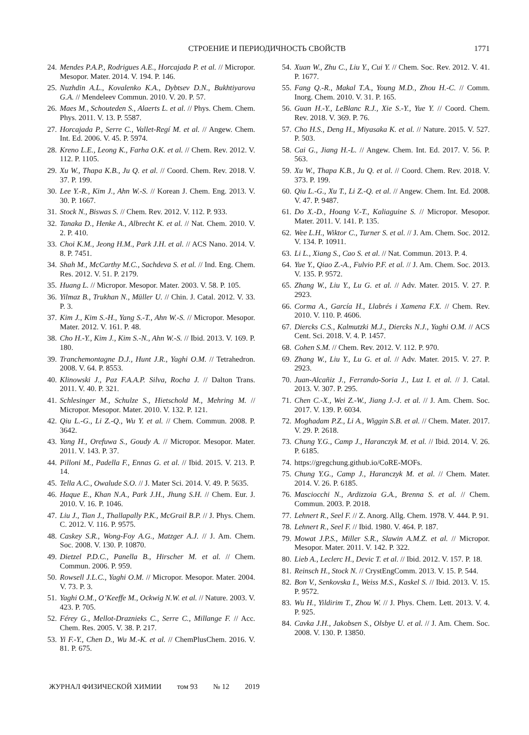СТРОЕНИЕ И ПЕРИОДИЧНОСТЬ СВОЙСТВ
1771
24. Mendes P.A.P., Rodrigues A.E., Horcajada P. et al. // Micropor. Mesopor. Mater. 2014. V. 194. P. 146.
25. Nuzhdin A.L., Kovalenko K.A., Dybtsev D.N., Bukhtiyarova G.A. // Mendeleev Commun. 2010. V. 20. P. 57.
26. Maes M., Schouteden S., Alaerts L. et al. // Phys. Chem. Chem. Phys. 2011. V. 13. P. 5587.
27. Horcajada P., Serre C., Vallet-Regí M. et al. // Angew. Chem. Int. Ed. 2006. V. 45. P. 5974.
28. Kreno L.E., Leong K., Farha O.K. et al. // Chem. Rev. 2012. V. 112. P. 1105.
29. Xu W., Thapa K.B., Ju Q. et al. // Coord. Chem. Rev. 2018. V. 37. P. 199.
30. Lee Y.-R., Kim J., Ahn W.-S. // Korean J. Chem. Eng. 2013. V. 30. P. 1667.
31. Stock N., Biswas S. // Chem. Rev. 2012. V. 112. P. 933.
32. Tanaka D., Henke A., Albrecht K. et al. // Nat. Chem. 2010. V. 2. P. 410.
33. Choi K.M., Jeong H.M., Park J.H. et al. // ACS Nano. 2014. V. 8. P. 7451.
34. Shah M., McCarthy M.C., Sachdeva S. et al. // Ind. Eng. Chem. Res. 2012. V. 51. P. 2179.
35. Huang L. // Micropor. Mesopor. Mater. 2003. V. 58. P. 105.
36. Yilmaz B., Trukhan N., Müller U. // Chin. J. Catal. 2012. V. 33. P. 3.
37. Kim J., Kim S.-H., Yang S.-T., Ahn W.-S. // Micropor. Mesopor. Mater. 2012. V. 161. P. 48.
38. Cho H.-Y., Kim J., Kim S.-N., Ahn W.-S. // Ibid. 2013. V. 169. P. 180.
39. Tranchemontagne D.J., Hunt J.R., Yaghi O.M. // Tetrahedron. 2008. V. 64. P. 8553.
40. Klinowski J., Paz F.A.A.P. Silva, Rocha J. // Dalton Trans. 2011. V. 40. P. 321.
41. Schlesinger M., Schulze S., Hietschold M., Mehring M. // Micropor. Mesopor. Mater. 2010. V. 132. P. 121.
42. Qiu L.-G., Li Z.-Q., Wu Y. et al. // Chem. Commun. 2008. P. 3642.
43. Yang H., Orefuwa S., Goudy A. // Micropor. Mesopor. Mater. 2011. V. 143. P. 37.
44. Pilloni M., Padella F., Ennas G. et al. // Ibid. 2015. V. 213. P. 14.
45. Tella A.C., Owalude S.O. // J. Mater Sci. 2014. V. 49. P. 5635.
46. Haque E., Khan N.A., Park J.H., Jhung S.H. // Chem. Eur. J. 2010. V. 16. P. 1046.
47. Liu J., Tian J., Thallapally P.K., McGrail B.P. // J. Phys. Chem. C. 2012. V. 116. P. 9575.
48. Caskey S.R., Wong-Foy A.G., Matzger A.J. // J. Am. Chem. Soc. 2008. V. 130. P. 10870.
49. Dietzel P.D.C., Panella B., Hirscher M. et al. // Chem. Commun. 2006. P. 959.
50. Rowsell J.L.C., Yaghi O.M. // Micropor. Mesopor. Mater. 2004. V. 73. P. 3.
51. Yaghi O.M., O’Keeffe M., Ockwig N.W. et al. // Nature. 2003. V. 423. P. 705.
52. Férey G., Mellot-Draznieks C., Serre C., Millange F. // Acc. Chem. Res. 2005. V. 38. P. 217.
53. Yi F.-Y., Chen D., Wu M.-K. et al. // ChemPlusChem. 2016. V. 81. P. 675.
54. Xuan W., Zhu C., Liu Y., Cui Y. // Chem. Soc. Rev. 2012. V. 41. P. 1677.
55. Fang Q.-R., Makal T.A., Young M.D., Zhou H.-C. // Comm. Inorg. Chem. 2010. V. 31. P. 165.
56. Guan H.-Y., LeBlanc R.J., Xie S.-Y., Yue Y. // Coord. Chem. Rev. 2018. V. 369. P. 76.
57. Cho H.S., Deng H., Miyasaka K. et al. // Nature. 2015. V. 527. P. 503.
58. Cai G., Jiang H.-L. // Angew. Chem. Int. Ed. 2017. V. 56. P. 563.
59. Xu W., Thapa K.B., Ju Q. et al. // Coord. Chem. Rev. 2018. V. 373. P. 199.
60. Qiu L.-G., Xu T., Li Z.-Q. et al. // Angew. Chem. Int. Ed. 2008. V. 47. P. 9487.
61. Do X.-D., Hoang V.-T., Kaliaguine S. // Micropor. Mesopor. Mater. 2011. V. 141. P. 135.
62. Wee L.H., Wiktor C., Turner S. et al. // J. Am. Chem. Soc. 2012. V. 134. P. 10911.
63. Li L., Xiang S., Cao S. et al. // Nat. Commun. 2013. P. 4.
64. Yue Y., Qiao Z.-A., Fulvio P.F. et al. // J. Am. Chem. Soc. 2013. V. 135. P. 9572.
65. Zhang W., Liu Y., Lu G. et al. // Adv. Mater. 2015. V. 27. P. 2923.
66. Corma A., García H., Llabrés i Xamena F.X. // Chem. Rev. 2010. V. 110. P. 4606.
67. Diercks C.S., Kalmutzki M.J., Diercks N.J., Yaghi O.M. // ACS Cent. Sci. 2018. V. 4. P. 1457.
68. Cohen S.M. // Chem. Rev. 2012. V. 112. P. 970.
69. Zhang W., Liu Y., Lu G. et al. // Adv. Mater. 2015. V. 27. P. 2923.
70. Juan-Alcañiz J., Ferrando-Soria J., Luz I. et al. // J. Catal. 2013. V. 307. P. 295.
71. Chen C.-X., Wei Z.-W., Jiang J.-J. et al. // J. Am. Chem. Soc. 2017. V. 139. P. 6034.
72. Moghadam P.Z., Li A., Wiggin S.B. et al. // Chem. Mater. 2017. V. 29. P. 2618.
73. Chung Y.G., Camp J., Haranczyk M. et al. // Ibid. 2014. V. 26. P. 6185.
74. https://gregchung.github.io/CoRE-MOFs.
75. Chung Y.G., Camp J., Haranczyk M. et al. // Chem. Mater. 2014. V. 26. P. 6185.
76. Masciocchi N., Ardizzoia G.A., Brenna S. et al. // Chem. Commun. 2003. P. 2018.
77. Lehnert R., Seel F. // Z. Anorg. Allg. Chem. 1978. V. 444. P. 91.
78. Lehnert R., Seel F. // Ibid. 1980. V. 464. P. 187.
79. Mowat J.P.S., Miller S.R., Slawin A.M.Z. et al. // Micropor. Mesopor. Mater. 2011. V. 142. P. 322.
80. Lieb A., Leclerc H., Devic T. et al. // Ibid. 2012. V. 157. P. 18.
81. Reinsch H., Stock N. // CrystEngComm. 2013. V. 15. P. 544.
82. Bon V., Senkovska I., Weiss M.S., Kaskel S. // Ibid. 2013. V. 15. P. 9572.
83. Wu H., Yildirim T., Zhou W. // J. Phys. Chem. Lett. 2013. V. 4. P. 925.
84. Cavka J.H., Jakobsen S., Olsbye U. et al. // J. Am. Chem. Soc. 2008. V. 130. P. 13850.
ЖУРНАЛ ФИЗИЧЕСКОЙ ХИМИИ том 93 № 12 2019